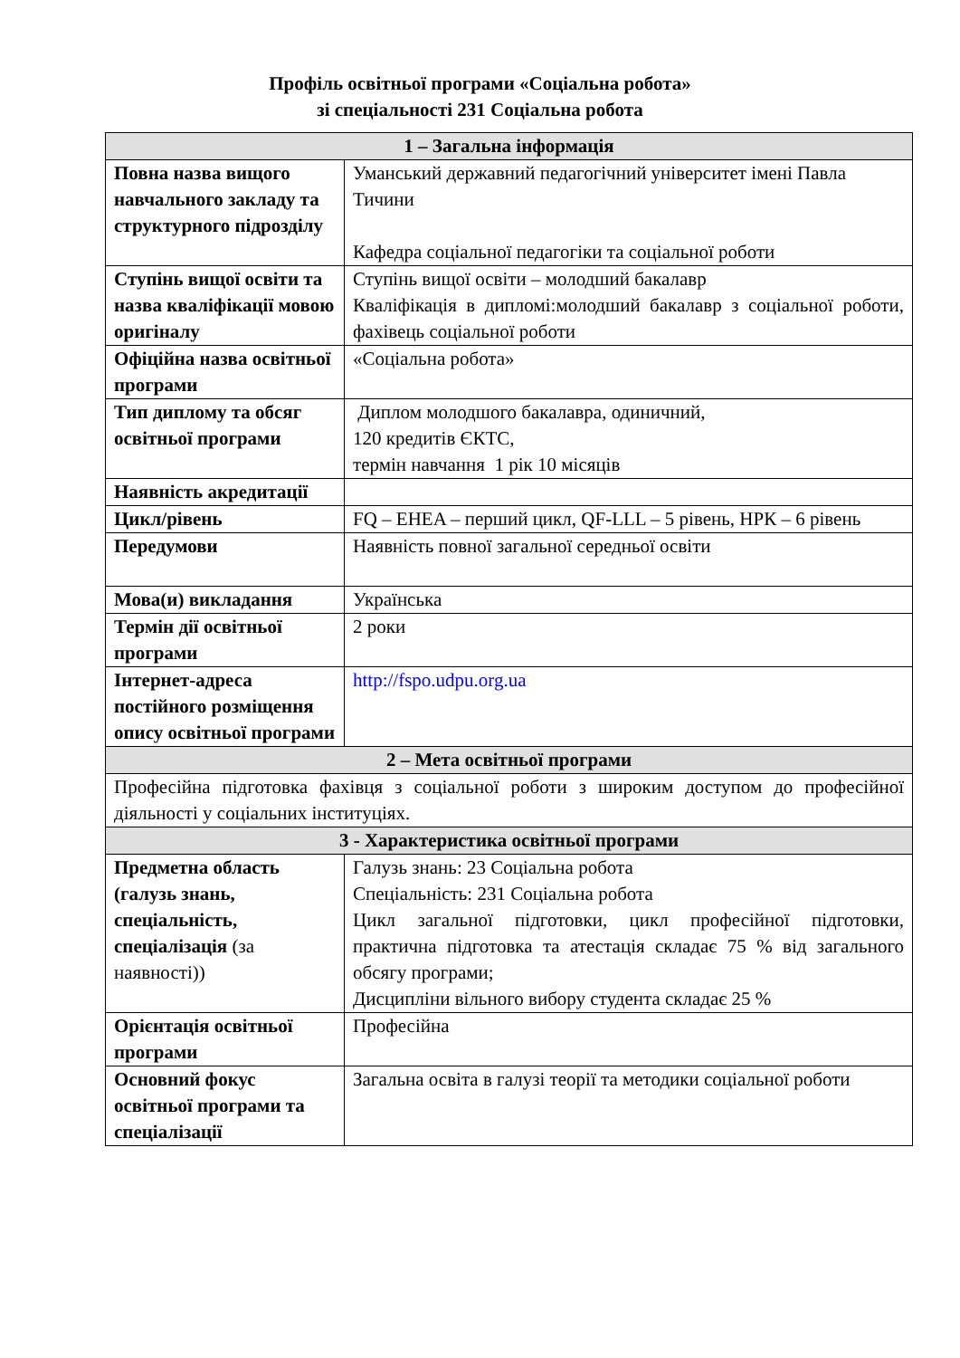Профіль освітньої програми «Соціальна робота»
зі спеціальності 231 Соціальна робота
| 1 – Загальна інформація | |
| --- | --- |
| Повна назва вищого навчального закладу та структурного підрозділу | Уманський державний педагогічний університет імені Павла Тичини Кафедра соціальної педагогіки та соціальної роботи |
| Ступінь вищої освіти та назва кваліфікації мовою оригіналу | Ступінь вищої освіти – молодший бакалавр Кваліфікація в дипломі:молодший бакалавр з соціальної роботи, фахівець соціальної роботи |
| Офіційна назва освітньої програми | «Соціальна робота» |
| Тип диплому та обсяг освітньої програми | Диплом молодшого бакалавра, одиничний, 120 кредитів ЄКТС, термін навчання 1 рік 10 місяців |
| Наявність акредитації | |
| Цикл/рівень | FQ – EHEA – перший цикл, QF-LLL – 5 рівень, НРК – 6 рівень |
| Передумови | Наявність повної загальної середньої освіти |
| Мова(и) викладання | Українська |
| Термін дії освітньої програми | 2 роки |
| Інтернет-адреса постійного розміщення опису освітньої програми | http://fspo.udpu.org.ua |
| 2 – Мета освітньої програми | |
| Професійна підготовка фахівця з соціальної роботи з широким доступом до професійної діяльності у соціальних інституціях. | |
| 3 - Характеристика освітньої програми | |
| Предметна область (галузь знань, спеціальність, спеціалізація (за наявності)) | Галузь знань: 23 Соціальна робота Спеціальність: 231 Соціальна робота Цикл загальної підготовки, цикл професійної підготовки, практична підготовка та атестація складає 75 % від загального обсягу програми; Дисципліни вільного вибору студента складає 25 % |
| Орієнтація освітньої програми | Професійна |
| Основний фокус освітньої програми та спеціалізації | Загальна освіта в галузі теорії та методики соціальної роботи |